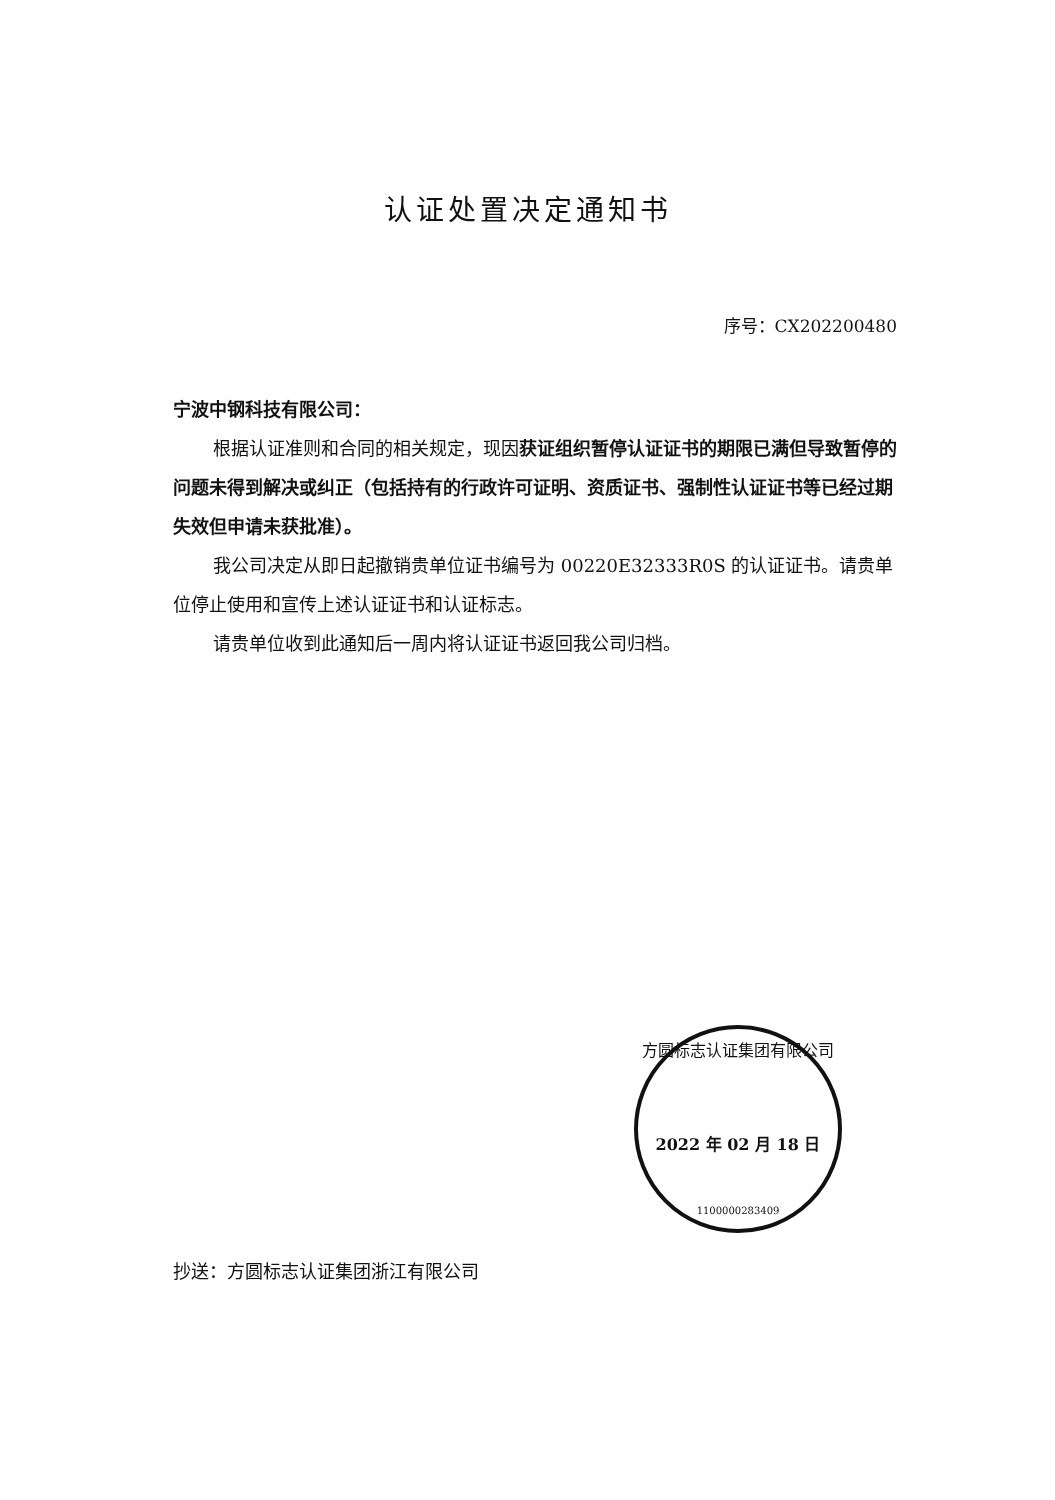认证处置决定通知书
序号：CX202200480
宁波中钢科技有限公司：
根据认证准则和合同的相关规定，现因获证组织暂停认证证书的期限已满但导致暂停的问题未得到解决或纠正（包括持有的行政许可证明、资质证书、强制性认证证书等已经过期失效但申请未获批准）。
我公司决定从即日起撤销贵单位证书编号为 00220E32333R0S 的认证证书。请贵单位停止使用和宣传上述认证证书和认证标志。
请贵单位收到此通知后一周内将认证证书返回我公司归档。
方圆标志认证集团有限公司
2022 年 02 月 18 日
1100000283409
抄送：方圆标志认证集团浙江有限公司